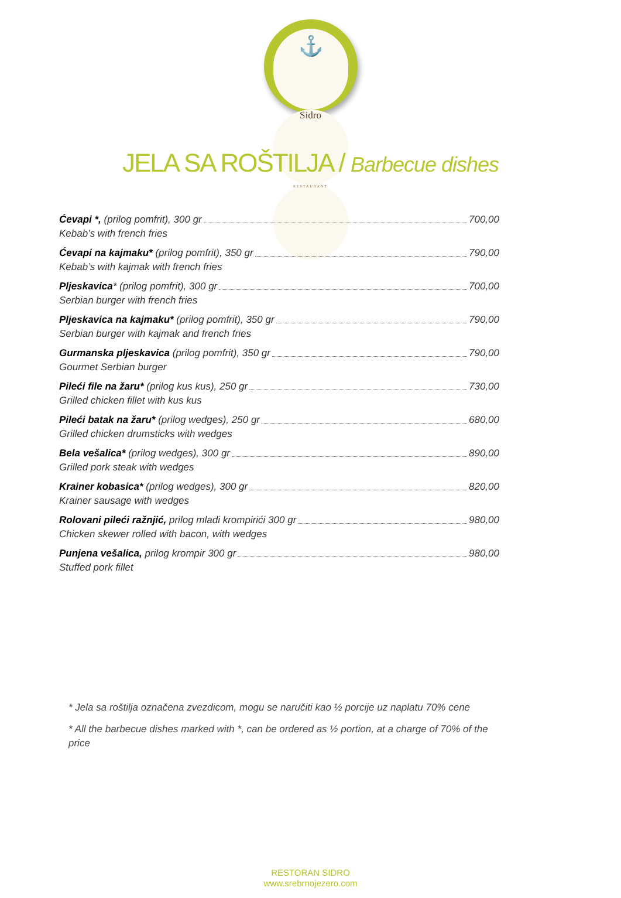⚓
Sidro
RESTAURANT
JELA SA ROŠTILJA / Barbecue dishes
Ćevapi *, (prilog pomfrit), 300 gr 700,00
Kebab’s with french fries
Ćevapi na kajmaku* (prilog pomfrit), 350 gr 790,00
Kebab’s with kajmak with french fries
Pljeskavica* (prilog pomfrit), 300 gr 700,00
Serbian burger with french fries
Pljeskavica na kajmaku* (prilog pomfrit), 350 gr 790,00
Serbian burger with kajmak and french fries
Gurmanska pljeskavica (prilog pomfrit), 350 gr 790,00
Gourmet Serbian burger
Pileći file na žaru* (prilog kus kus), 250 gr 730,00
Grilled chicken fillet with kus kus
Pileći batak na žaru* (prilog wedges), 250 gr 680,00
Grilled chicken drumsticks with wedges
Bela vešalica* (prilog wedges), 300 gr 890,00
Grilled pork steak with wedges
Krainer kobasica* (prilog wedges), 300 gr 820,00
Krainer sausage with wedges
Rolovani pileći ražnjić, prilog mladi krompirići 300 gr 980,00
Chicken skewer rolled with bacon, with wedges
Punjena vešalica, prilog krompir 300 gr 980,00
Stuffed pork fillet
* Jela sa roštilja označena zvezdicom, mogu se naručiti kao ½ porcije uz naplatu 70% cene
* All the barbecue dishes marked with *, can be ordered as ½ portion, at a charge of 70% of the price
RESTORAN SIDRO
www.srebrnojezero.com